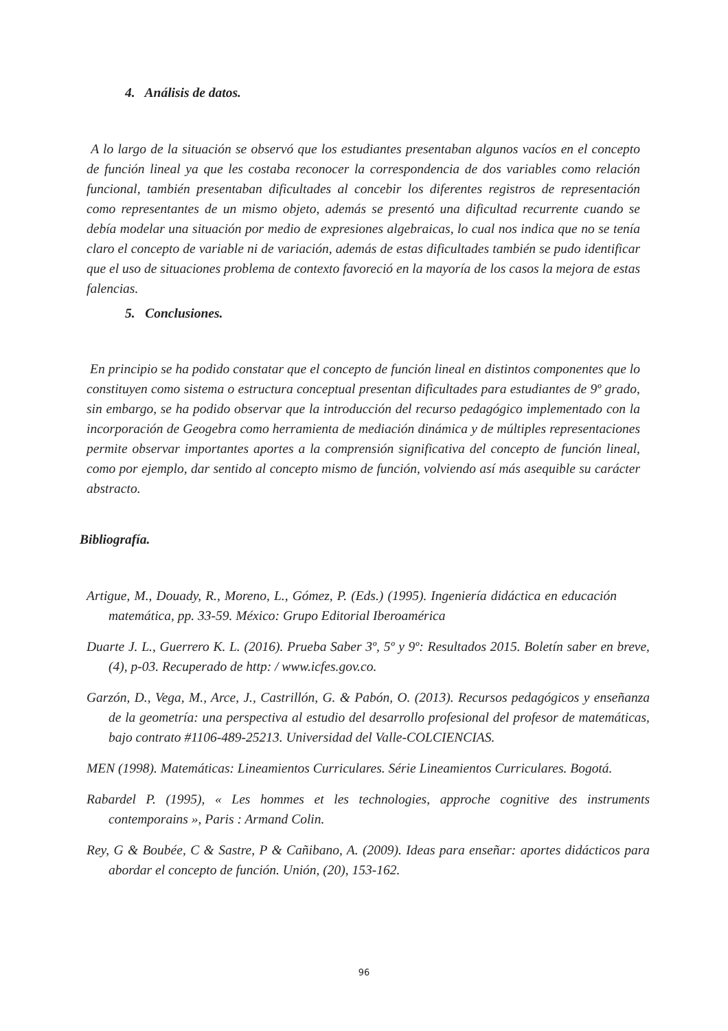4. Análisis de datos.
A lo largo de la situación se observó que los estudiantes presentaban algunos vacíos en el concepto de función lineal ya que les costaba reconocer la correspondencia de dos variables como relación funcional, también presentaban dificultades al concebir los diferentes registros de representación como representantes de un mismo objeto, además se presentó una dificultad recurrente cuando se debía modelar una situación por medio de expresiones algebraicas, lo cual nos indica que no se tenía claro el concepto de variable ni de variación, además de estas dificultades también se pudo identificar que el uso de situaciones problema de contexto favoreció en la mayoría de los casos la mejora de estas falencias.
5. Conclusiones.
En principio se ha podido constatar que el concepto de función lineal en distintos componentes que lo constituyen como sistema o estructura conceptual presentan dificultades para estudiantes de 9º grado, sin embargo, se ha podido observar que la introducción del recurso pedagógico implementado con la incorporación de Geogebra como herramienta de mediación dinámica y de múltiples representaciones permite observar importantes aportes a la comprensión significativa del concepto de función lineal, como por ejemplo, dar sentido al concepto mismo de función, volviendo así más asequible su carácter abstracto.
Bibliografía.
Artigue, M., Douady, R., Moreno, L., Gómez, P. (Eds.) (1995). Ingeniería didáctica en educación matemática, pp. 33-59. México: Grupo Editorial Iberoamérica
Duarte J. L., Guerrero K. L. (2016). Prueba Saber 3º, 5º y 9º: Resultados 2015. Boletín saber en breve, (4), p-03. Recuperado de http: / www.icfes.gov.co.
Garzón, D., Vega, M., Arce, J., Castrillón, G. & Pabón, O. (2013). Recursos pedagógicos y enseñanza de la geometría: una perspectiva al estudio del desarrollo profesional del profesor de matemáticas, bajo contrato #1106-489-25213. Universidad del Valle-COLCIENCIAS.
MEN (1998). Matemáticas: Lineamientos Curriculares. Série Lineamientos Curriculares. Bogotá.
Rabardel P. (1995), « Les hommes et les technologies, approche cognitive des instruments contemporains », Paris : Armand Colin.
Rey, G & Boubée, C & Sastre, P & Cañibano, A. (2009). Ideas para enseñar: aportes didácticos para abordar el concepto de función. Unión, (20), 153-162.
96